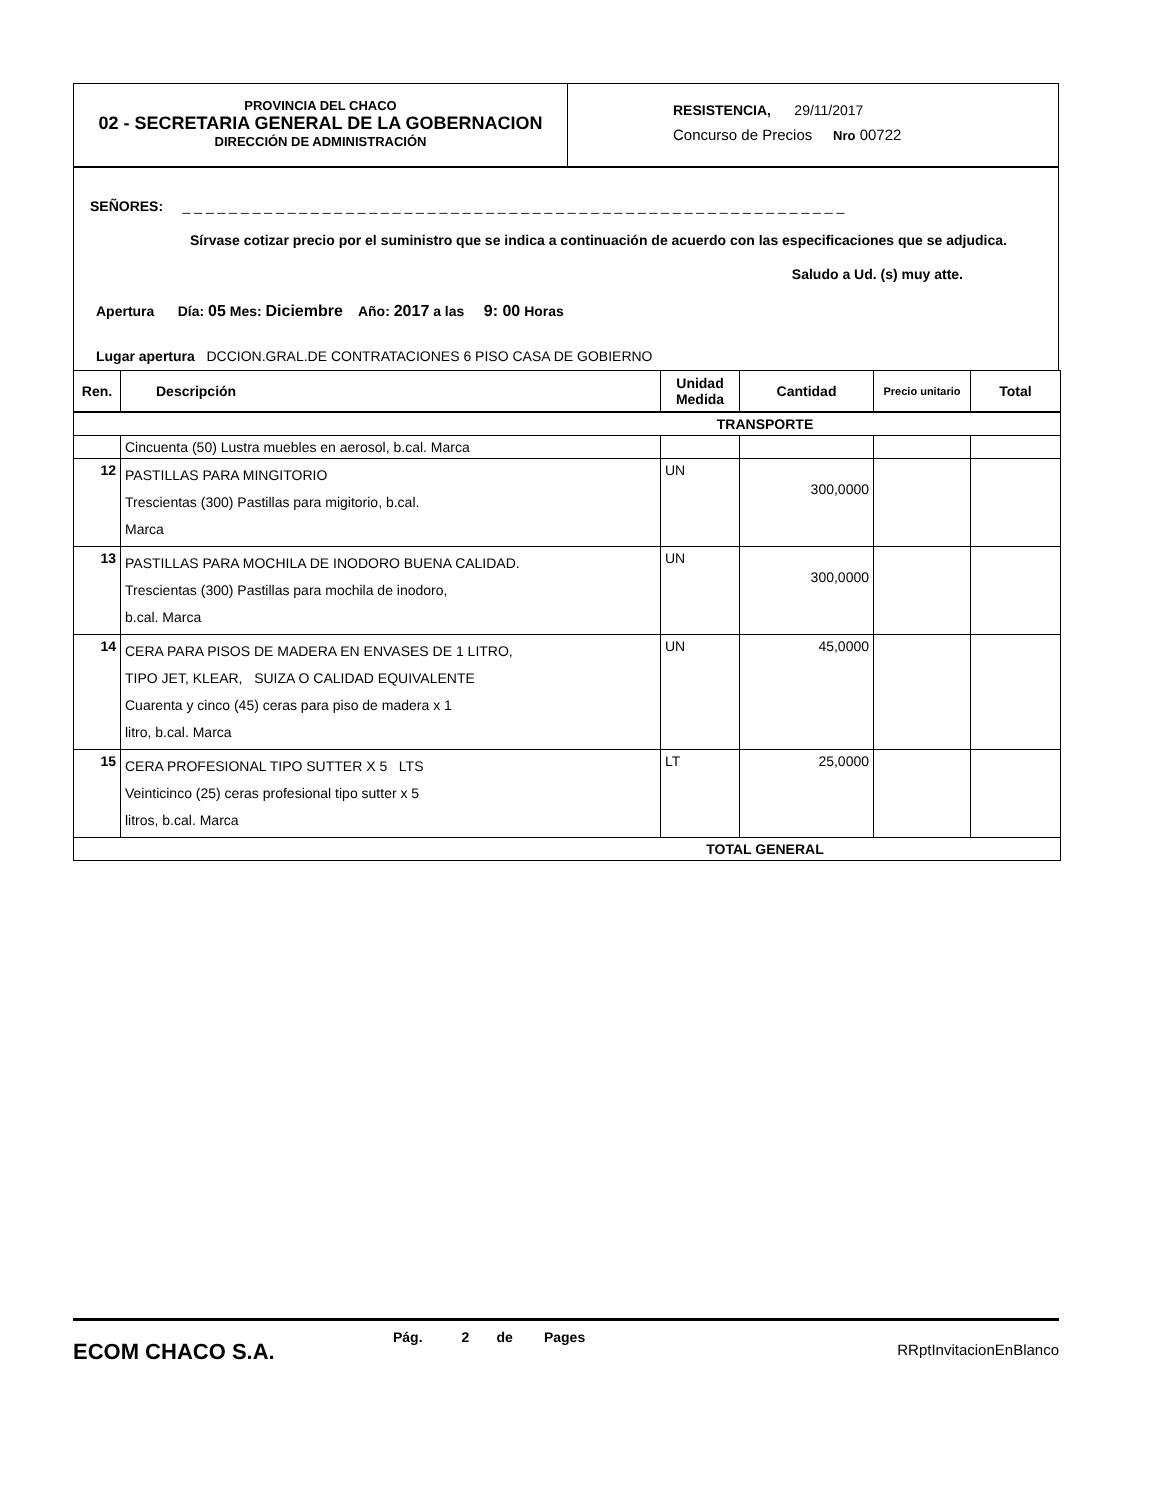PROVINCIA DEL CHACO
02 - SECRETARIA GENERAL DE LA GOBERNACION
DIRECCIÓN DE ADMINISTRACIÓN
RESISTENCIA, 29/11/2017
Concurso de Precios Nro 00722
SEÑORES: _ _ _ _ _ _ _ _ _ _ _ _ _ _ _ _ _ _ _ _ _ _ _ _ _ _ _ _ _ _ _ _ _ _ _ _ _ _ _ _ _ _ _ _ _ _ _ _ _ _ _ _ _ _ _ _ _
Sírvase cotizar precio por el suministro que se indica a continuación de acuerdo con las especificaciones que se adjudica.
Saludo a Ud. (s) muy atte.
Apertura Día: 05 Mes: Diciembre Año: 2017 a las 9: 00 Horas
Lugar apertura DCCION.GRAL.DE CONTRATACIONES 6 PISO CASA DE GOBIERNO
| Ren. | Descripción | Unidad Medida | Cantidad | Precio unitario | Total |
| --- | --- | --- | --- | --- | --- |
| TRANSPORTE | | | | | |
| | Cincuenta (50) Lustra muebles en aerosol, b.cal. Marca | | | | |
| 12 | PASTILLAS PARA MINGITORIO Trescientas (300) Pastillas para migitorio, b.cal. Marca | UN | 300,0000 | | |
| 13 | PASTILLAS PARA MOCHILA DE INODORO BUENA CALIDAD. Trescientas (300) Pastillas para mochila de inodoro, b.cal. Marca | UN | 300,0000 | | |
| 14 | CERA PARA PISOS DE MADERA EN ENVASES DE 1 LITRO, TIPO JET, KLEAR, SUIZA O CALIDAD EQUIVALENTE Cuarenta y cinco (45) ceras para piso de madera x 1 litro, b.cal. Marca | UN | 45,0000 | | |
| 15 | CERA PROFESIONAL TIPO SUTTER X 5 LTS Veinticinco (25) ceras profesional tipo sutter x 5 litros, b.cal. Marca | LT | 25,0000 | | |
| TOTAL GENERAL | | | | | |
ECOM CHACO S.A.
Pág. 2 de Pages
RRptInvitacionEnBlanco